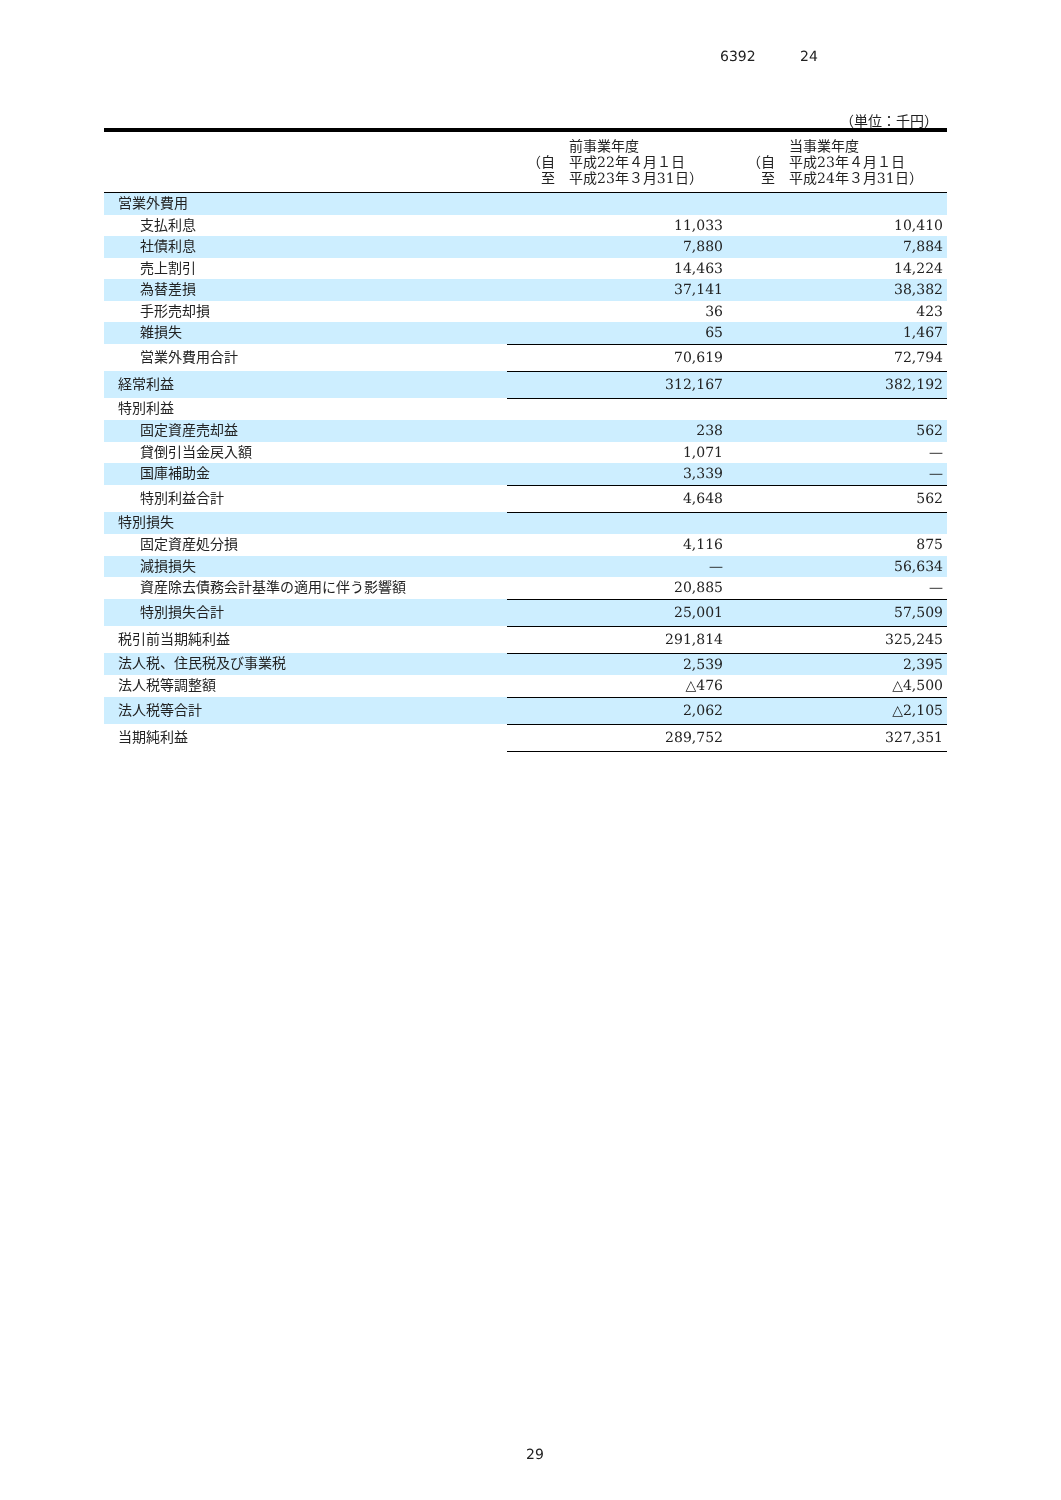6392 24
（単位：千円）
| | 前事業年度 （自 平成22年４月１日 至 平成23年３月31日） | 当事業年度 （自 平成23年４月１日 至 平成24年３月31日） |
| --- | --- | --- |
| 営業外費用 | | |
| 支払利息 | 11,033 | 10,410 |
| 社債利息 | 7,880 | 7,884 |
| 売上割引 | 14,463 | 14,224 |
| 為替差損 | 37,141 | 38,382 |
| 手形売却損 | 36 | 423 |
| 雑損失 | 65 | 1,467 |
| 営業外費用合計 | 70,619 | 72,794 |
| 経常利益 | 312,167 | 382,192 |
| 特別利益 | | |
| 固定資産売却益 | 238 | 562 |
| 貸倒引当金戻入額 | 1,071 | — |
| 国庫補助金 | 3,339 | — |
| 特別利益合計 | 4,648 | 562 |
| 特別損失 | | |
| 固定資産処分損 | 4,116 | 875 |
| 減損損失 | — | 56,634 |
| 資産除去債務会計基準の適用に伴う影響額 | 20,885 | — |
| 特別損失合計 | 25,001 | 57,509 |
| 税引前当期純利益 | 291,814 | 325,245 |
| 法人税、住民税及び事業税 | 2,539 | 2,395 |
| 法人税等調整額 | △476 | △4,500 |
| 法人税等合計 | 2,062 | △2,105 |
| 当期純利益 | 289,752 | 327,351 |
29